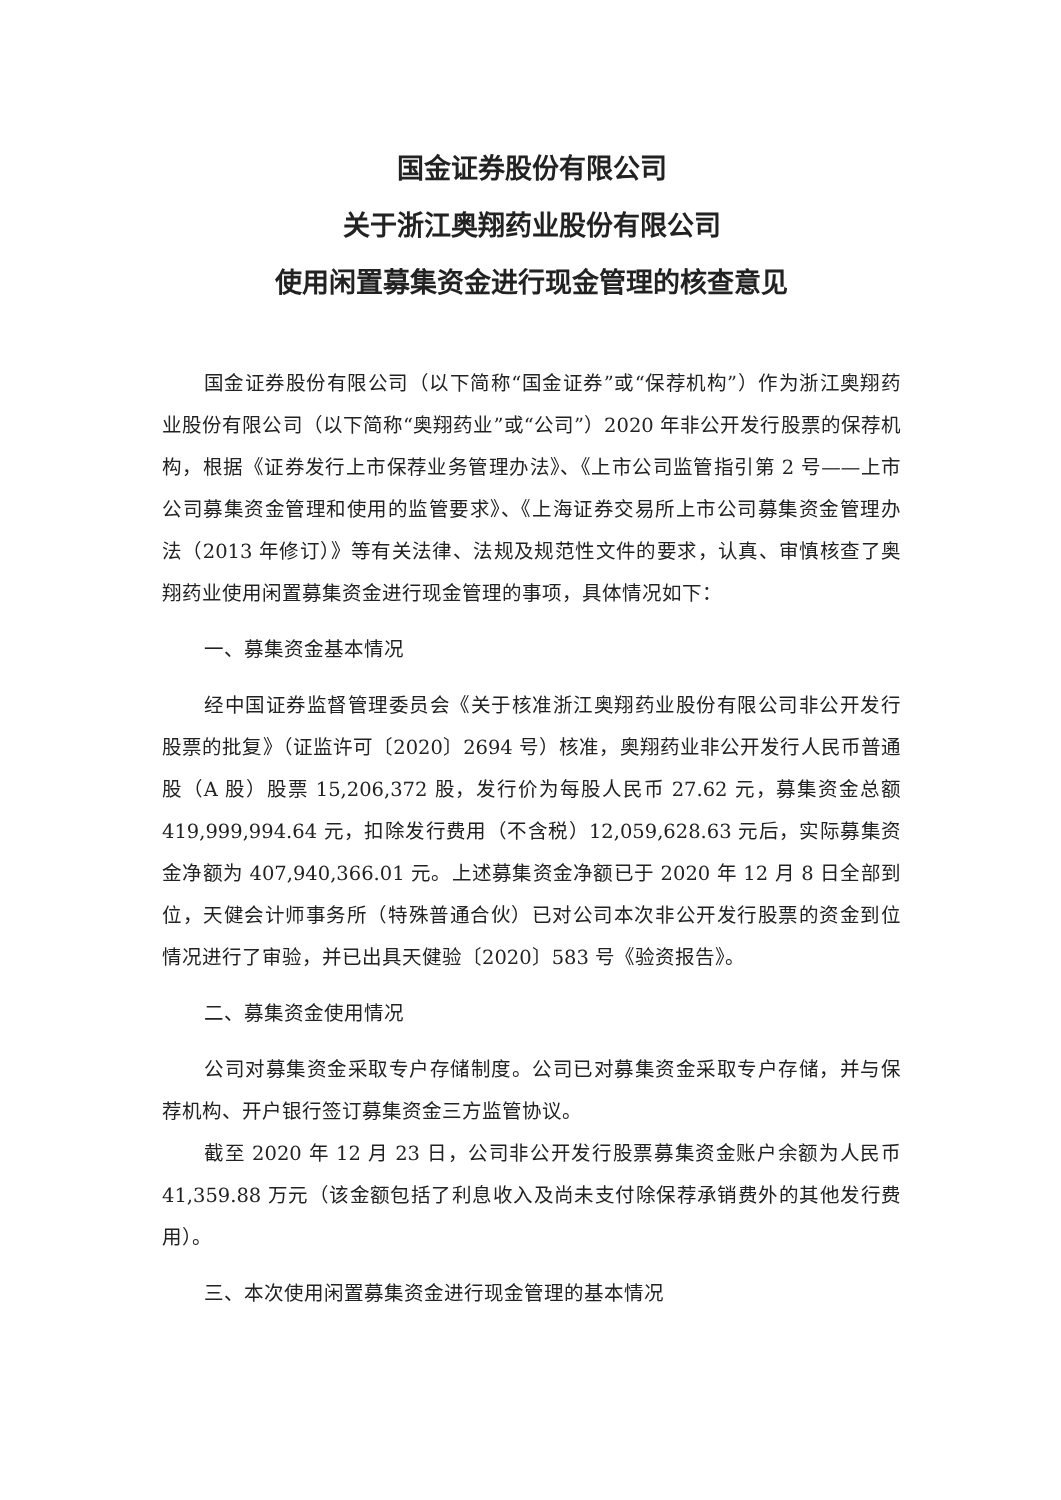国金证券股份有限公司
关于浙江奥翔药业股份有限公司
使用闲置募集资金进行现金管理的核查意见
国金证券股份有限公司（以下简称“国金证券”或“保荐机构”）作为浙江奥翔药业股份有限公司（以下简称“奥翔药业”或“公司”）2020 年非公开发行股票的保荐机构，根据《证券发行上市保荐业务管理办法》、《上市公司监管指引第 2 号——上市公司募集资金管理和使用的监管要求》、《上海证券交易所上市公司募集资金管理办法（2013 年修订）》等有关法律、法规及规范性文件的要求，认真、审慎核查了奥翔药业使用闲置募集资金进行现金管理的事项，具体情况如下：
一、募集资金基本情况
经中国证券监督管理委员会《关于核准浙江奥翔药业股份有限公司非公开发行股票的批复》（证监许可〔2020〕2694 号）核准，奥翔药业非公开发行人民币普通股（A 股）股票 15,206,372 股，发行价为每股人民币 27.62 元，募集资金总额 419,999,994.64 元，扣除发行费用（不含税）12,059,628.63 元后，实际募集资金净额为 407,940,366.01 元。上述募集资金净额已于 2020 年 12 月 8 日全部到位，天健会计师事务所（特殊普通合伙）已对公司本次非公开发行股票的资金到位情况进行了审验，并已出具天健验〔2020〕583 号《验资报告》。
二、募集资金使用情况
公司对募集资金采取专户存储制度。公司已对募集资金采取专户存储，并与保荐机构、开户银行签订募集资金三方监管协议。
截至 2020 年 12 月 23 日，公司非公开发行股票募集资金账户余额为人民币 41,359.88 万元（该金额包括了利息收入及尚未支付除保荐承销费外的其他发行费用）。
三、本次使用闲置募集资金进行现金管理的基本情况